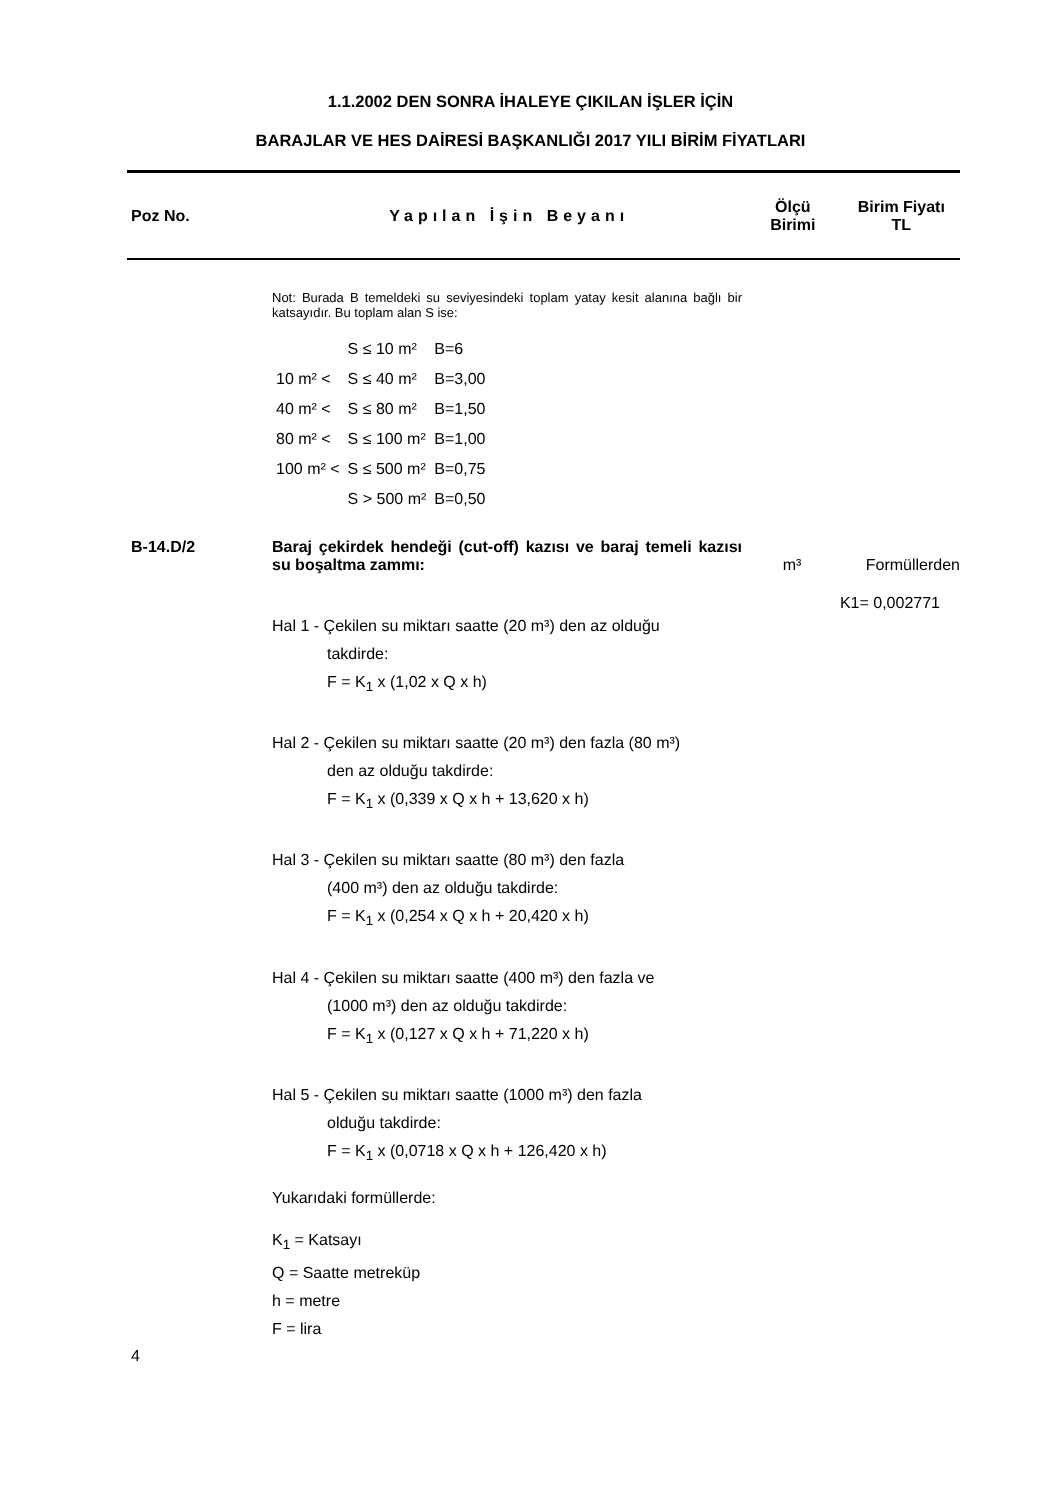1.1.2002 DEN SONRA İHALEYE ÇIKILAN İŞLER İÇİN
BARAJLAR VE HES DAİRESİ BAŞKANLIĞI 2017 YILI BİRİM FİYATLARI
Poz No. Yapılan İşin Beyanı
Ölçü
Birimi
Birim Fiyatı
TL
Not: Burada B temeldeki su seviyesindeki toplam yatay kesit alanına bağlı bir katsayıdır. Bu toplam alan S ise:
| | S ≤ 10 m² | B=6 |
| 10 m² < | S ≤ 40 m² | B=3,00 |
| 40 m² < | S ≤ 80 m² | B=1,50 |
| 80 m² < | S ≤ 100 m² | B=1,00 |
| 100 m² < | S ≤ 500 m² | B=0,75 |
| | S > 500 m² | B=0,50 |
B-14.D/2 Baraj çekirdek hendeği (cut-off) kazısı ve baraj temeli kazısı su boşaltma zammı:
m³ Formüllerden
K1= 0,002771
Hal 1 - Çekilen su miktarı saatte (20 m³) den az olduğu
takdirde:
F = K<sub>1</sub> x (1,02 x Q x h)
Hal 2 - Çekilen su miktarı saatte (20 m³) den fazla (80 m³)
den az olduğu takdirde:
F = K<sub>1</sub> x (0,339 x Q x h + 13,620 x h)
Hal 3 - Çekilen su miktarı saatte (80 m³) den fazla
(400 m³) den az olduğu takdirde:
F = K<sub>1</sub> x (0,254 x Q x h + 20,420 x h)
Hal 4 - Çekilen su miktarı saatte (400 m³) den fazla ve
(1000 m³) den az olduğu takdirde:
F = K<sub>1</sub> x (0,127 x Q x h + 71,220 x h)
Hal 5 - Çekilen su miktarı saatte (1000 m³) den fazla
olduğu takdirde:
F = K<sub>1</sub> x (0,0718 x Q x h + 126,420 x h)
Yukarıdaki formüllerde:
K<sub>1</sub> = Katsayı
Q = Saatte metreküp
h = metre
F = lira
4